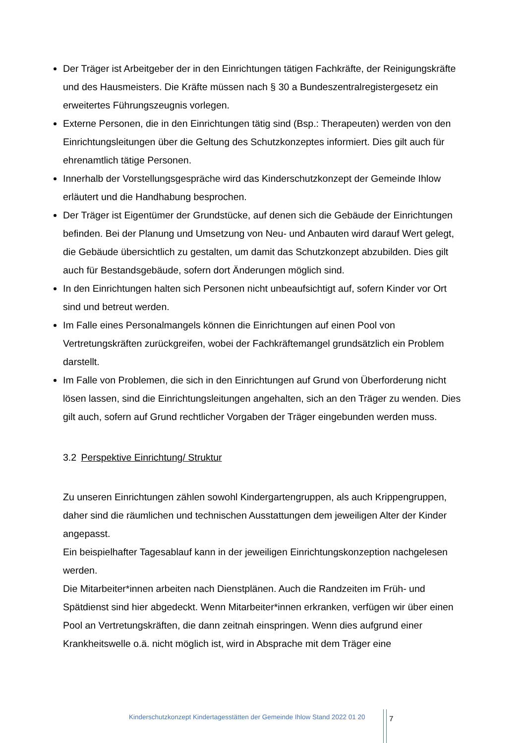Der Träger ist Arbeitgeber der in den Einrichtungen tätigen Fachkräfte, der Reinigungskräfte und des Hausmeisters. Die Kräfte müssen nach § 30 a Bundeszentralregistergesetz ein erweitertes Führungszeugnis vorlegen.
Externe Personen, die in den Einrichtungen tätig sind (Bsp.: Therapeuten) werden von den Einrichtungsleitungen über die Geltung des Schutzkonzeptes informiert. Dies gilt auch für ehrenamtlich tätige Personen.
Innerhalb der Vorstellungsgespräche wird das Kinderschutzkonzept der Gemeinde Ihlow erläutert und die Handhabung besprochen.
Der Träger ist Eigentümer der Grundstücke, auf denen sich die Gebäude der Einrichtungen befinden. Bei der Planung und Umsetzung von Neu- und Anbauten wird darauf Wert gelegt, die Gebäude übersichtlich zu gestalten, um damit das Schutzkonzept abzubilden. Dies gilt auch für Bestandsgebäude, sofern dort Änderungen möglich sind.
In den Einrichtungen halten sich Personen nicht unbeaufsichtigt auf, sofern Kinder vor Ort sind und betreut werden.
Im Falle eines Personalmangels können die Einrichtungen auf einen Pool von Vertretungskräften zurückgreifen, wobei der Fachkräftemangel grundsätzlich ein Problem darstellt.
Im Falle von Problemen, die sich in den Einrichtungen auf Grund von Überforderung nicht lösen lassen, sind die Einrichtungsleitungen angehalten, sich an den Träger zu wenden. Dies gilt auch, sofern auf Grund rechtlicher Vorgaben der Träger eingebunden werden muss.
3.2 Perspektive Einrichtung/ Struktur
Zu unseren Einrichtungen zählen sowohl Kindergartengruppen, als auch Krippengruppen, daher sind die räumlichen und technischen Ausstattungen dem jeweiligen Alter der Kinder angepasst.
Ein beispielhafter Tagesablauf kann in der jeweiligen Einrichtungskonzeption nachgelesen werden.
Die Mitarbeiter*innen arbeiten nach Dienstplänen. Auch die Randzeiten im Früh- und Spätdienst sind hier abgedeckt. Wenn Mitarbeiter*innen erkranken, verfügen wir über einen Pool an Vertretungskräften, die dann zeitnah einspringen. Wenn dies aufgrund einer Krankheitswelle o.ä. nicht möglich ist, wird in Absprache mit dem Träger eine
Kinderschutzkonzept Kindertagesstätten der Gemeinde Ihlow Stand 2022 01 20
7